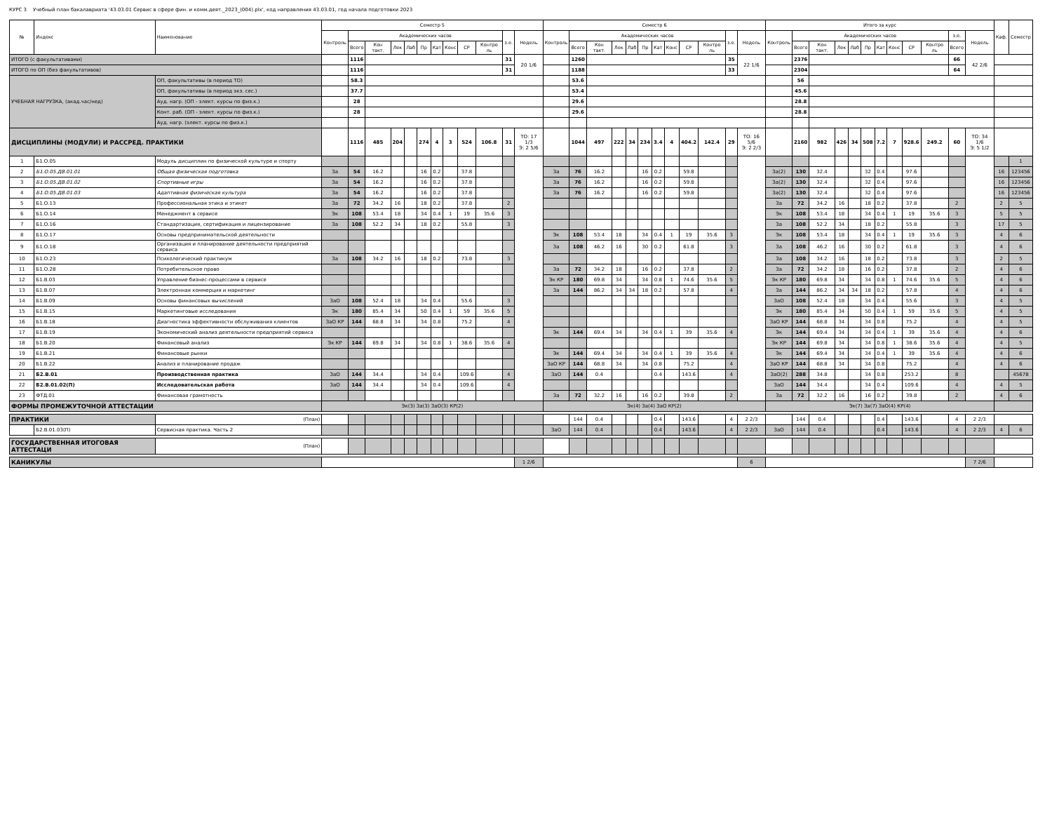КУРС 3 Учебный план бакалавриата '43.03.01 Сервис в сфере фин. и комм.деят._2023_(004).plx', код направления 43.03.01, год начала подготовки 2023
| № | Индекс | Наименование | Семестр 5 | | | | | | | | | | | | Семестр 6 | | | | | | | | | | | | Итого за курс | | | | | | | | | | | | Каф. | Семестр |
| --- | --- | --- | --- | --- | --- | --- | --- | --- | --- | --- | --- | --- | --- | --- | --- | --- | --- | --- | --- | --- | --- | --- | --- | --- | --- | --- | --- | --- | --- | --- | --- | --- | --- | --- | --- | --- | --- | --- | --- | --- |
| | | | Контроль | Академических часов | | | | | | | | | з.е. | Недель | Контроль | Академических часов | | | | | | | | | з.е. | Недель | Контроль | Академических часов | | | | | | | | | з.е. | Недель | | |
| | | | | Всего | Кон такт. | Лек | Лаб | Пр | Кат | Конс | СР | Контро ль | | | | Всего | Кон такт. | Лек | Лаб | Пр | Кат | Конс | СР | Контро ль | | | | Всего | Кон такт. | Лек | Лаб | Пр | Кат | Конс | СР | Контро ль | Всего | | | |
| ИТОГО (с факультативами) | | | | 1116 | | | | | | | | | 31 | 20 1/6 | | 1260 | | | | | | | | | 35 | 22 1/6 | | 2376 | | | | | | | | | 66 | 42 2/6 | | |
| ИТОГО по ОП (без факультативов) | | | | 1116 | | | | | | | | | 31 | | | 1188 | | | | | | | | | 33 | | | 2304 | | | | | | | | | 64 | | | |
| УЧЕБНАЯ НАГРУЗКА, (акад.час/нед) | | ОП, факультативы (в период ТО) | | 58.3 | | | | | | | | | | | | 53.6 | | | | | | | | | | | | 56 | | | | | | | | | | | | |
| | | ОП, факультативы (в период экз. сес.) | | 37.7 | | | | | | | | | | | | 53.4 | | | | | | | | | | | | 45.6 | | | | | | | | | | | | |
| | | Ауд. нагр. (ОП - элект. курсы по физ.к.) | | 28 | | | | | | | | | | | | 29.6 | | | | | | | | | | | | 28.8 | | | | | | | | | | | | |
| | | Конт. раб. (ОП - элект. курсы по физ.к.) | | 28 | | | | | | | | | | | | 29.6 | | | | | | | | | | | | 28.8 | | | | | | | | | | | | |
| | | Ауд. нагр. (элект. курсы по физ.к.) | | | | | | | | | | | | | | | | | | | | | | | | | | | | | | | | | | | | | | |
| ДИСЦИПЛИНЫ (МОДУЛИ) И РАССРЕД. ПРАКТИКИ | | | | 1116 | 485 | 204 | | 274 | 4 | 3 | 524 | 106.8 | 31 | ТО: 17 1/3 Э: 2 5/6 | | 1044 | 497 | 222 | 34 | 234 | 3.4 | 4 | 404.2 | 142.4 | 29 | ТО: 16 5/6 Э: 2 2/3 | | 2160 | 982 | 426 | 34 | 508 | 7.2 | 7 | 928.6 | 249.2 | 60 | ТО: 34 1/6 Э: 5 1/2 | | |
| 1 | Б1.О.05 | Модуль дисциплин по физической культуре и спорту | | | | | | | | | | | | | | | | | | | | | | | | | | | | | | | | | | | | | | 1 |
| 2 | Б1.О.05.ДВ.01.01 | Общая физическая подготовка | За | 54 | 16.2 | | | 16 | 0.2 | | 37.8 | | | | За | 76 | 16.2 | | | 16 | 0.2 | | 59.8 | | | | За(2) | 130 | 32.4 | | | 32 | 0.4 | | 97.6 | | | | 16 | 123456 |
| 3 | Б1.О.05.ДВ.01.02 | Спортивные игры | За | 54 | 16.2 | | | 16 | 0.2 | | 37.8 | | | | За | 76 | 16.2 | | | 16 | 0.2 | | 59.8 | | | | За(2) | 130 | 32.4 | | | 32 | 0.4 | | 97.6 | | | | 16 | 123456 |
| 4 | Б1.О.05.ДВ.01.03 | Адаптивная физическая культура | За | 54 | 16.2 | | | 16 | 0.2 | | 37.8 | | | | За | 76 | 16.2 | | | 16 | 0.2 | | 59.8 | | | | За(2) | 130 | 32.4 | | | 32 | 0.4 | | 97.6 | | | | 16 | 123456 |
| 5 | Б1.О.13 | Профессиональная этика и этикет | За | 72 | 34.2 | 16 | | 18 | 0.2 | | 37.8 | | 2 | | | | | | | | | | | | | | За | 72 | 34.2 | 16 | | 18 | 0.2 | | 37.8 | | 2 | | 2 | 5 |
| 6 | Б1.О.14 | Менеджмент в сервисе | Эк | 108 | 53.4 | 18 | | 34 | 0.4 | 1 | 19 | 35.6 | 3 | | | | | | | | | | | | | | Эк | 108 | 53.4 | 18 | | 34 | 0.4 | 1 | 19 | 35.6 | 3 | | 5 | 5 |
| 7 | Б1.О.16 | Стандартизация, сертификация и лицензирование | За | 108 | 52.2 | 34 | | 18 | 0.2 | | 55.8 | | 3 | | | | | | | | | | | | | | За | 108 | 52.2 | 34 | | 18 | 0.2 | | 55.8 | | 3 | | 17 | 5 |
| 8 | Б1.О.17 | Основы предпринимательской деятельности | | | | | | | | | | | | | Эк | 108 | 53.4 | 18 | | 34 | 0.4 | 1 | 19 | 35.6 | 3 | | Эк | 108 | 53.4 | 18 | | 34 | 0.4 | 1 | 19 | 35.6 | 3 | | 4 | 6 |
| 9 | Б1.О.18 | Организация и планирование деятельности предприятий сервиса | | | | | | | | | | | | | За | 108 | 46.2 | 16 | | 30 | 0.2 | | 61.8 | | 3 | | За | 108 | 46.2 | 16 | | 30 | 0.2 | | 61.8 | | 3 | | 4 | 6 |
| 10 | Б1.О.23 | Психологический практикум | За | 108 | 34.2 | 16 | | 18 | 0.2 | | 73.8 | | 3 | | | | | | | | | | | | | | За | 108 | 34.2 | 16 | | 18 | 0.2 | | 73.8 | | 3 | | 2 | 5 |
| 11 | Б1.О.28 | Потребительское право | | | | | | | | | | | | | За | 72 | 34.2 | 18 | | 16 | 0.2 | | 37.8 | | 2 | | За | 72 | 34.2 | 18 | | 16 | 0.2 | | 37.8 | | 2 | | 4 | 6 |
| 12 | Б1.В.03 | Управление бизнес-процессами в сервисе | | | | | | | | | | | | | Эк КР | 180 | 69.8 | 34 | | 34 | 0.8 | 1 | 74.6 | 35.6 | 5 | | Эк КР | 180 | 69.8 | 34 | | 34 | 0.8 | 1 | 74.6 | 35.6 | 5 | | 4 | 6 |
| 13 | Б1.В.07 | Электронная коммерция и маркетинг | | | | | | | | | | | | | За | 144 | 86.2 | 34 | 34 | 18 | 0.2 | | 57.8 | | 4 | | За | 144 | 86.2 | 34 | 34 | 18 | 0.2 | | 57.8 | | 4 | | 4 | 6 |
| 14 | Б1.В.09 | Основы финансовых вычислений | ЗаО | 108 | 52.4 | 18 | | 34 | 0.4 | | 55.6 | | 3 | | | | | | | | | | | | | | ЗаО | 108 | 52.4 | 18 | | 34 | 0.4 | | 55.6 | | 3 | | 4 | 5 |
| 15 | Б1.В.15 | Маркетинговые исследования | Эк | 180 | 85.4 | 34 | | 50 | 0.4 | 1 | 59 | 35.6 | 5 | | | | | | | | | | | | | | Эк | 180 | 85.4 | 34 | | 50 | 0.4 | 1 | 59 | 35.6 | 5 | | 4 | 5 |
| 16 | Б1.В.18 | Диагностика эффективности обслуживания клиентов | ЗаО КР | 144 | 68.8 | 34 | | 34 | 0.8 | | 75.2 | | 4 | | | | | | | | | | | | | | ЗаО КР | 144 | 68.8 | 34 | | 34 | 0.8 | | 75.2 | | 4 | | 4 | 5 |
| 17 | Б1.В.19 | Экономический анализ деятельности предприятий сервиса | | | | | | | | | | | | | Эк | 144 | 69.4 | 34 | | 34 | 0.4 | 1 | 39 | 35.6 | 4 | | Эк | 144 | 69.4 | 34 | | 34 | 0.4 | 1 | 39 | 35.6 | 4 | | 4 | 6 |
| 18 | Б1.В.20 | Финансовый анализ | Эк КР | 144 | 69.8 | 34 | | 34 | 0.8 | 1 | 38.6 | 35.6 | 4 | | | | | | | | | | | | | | Эк КР | 144 | 69.8 | 34 | | 34 | 0.8 | 1 | 38.6 | 35.6 | 4 | | 4 | 5 |
| 19 | Б1.В.21 | Финансовые рынки | | | | | | | | | | | | | Эк | 144 | 69.4 | 34 | | 34 | 0.4 | 1 | 39 | 35.6 | 4 | | Эк | 144 | 69.4 | 34 | | 34 | 0.4 | 1 | 39 | 35.6 | 4 | | 4 | 6 |
| 20 | Б1.В.22 | Анализ и планирование продаж | | | | | | | | | | | | | ЗаО КР | 144 | 68.8 | 34 | | 34 | 0.8 | | 75.2 | | 4 | | ЗаО КР | 144 | 68.8 | 34 | | 34 | 0.8 | | 75.2 | | 4 | | 4 | 6 |
| 21 | Б2.В.01 | Производственная практика | ЗаО | 144 | 34.4 | | | 34 | 0.4 | | 109.6 | | 4 | | ЗаО | 144 | 0.4 | | | | 0.4 | | 143.6 | | 4 | | ЗаО(2) | 288 | 34.8 | | | 34 | 0.8 | | 253.2 | | 8 | | | 45678 |
| 22 | Б2.В.01.02(П) | Исследовательская работа | ЗаО | 144 | 34.4 | | | 34 | 0.4 | | 109.6 | | 4 | | | | | | | | | | | | | | ЗаО | 144 | 34.4 | | | 34 | 0.4 | | 109.6 | | 4 | | 4 | 5 |
| 23 | ФТД.01 | Финансовая грамотность | | | | | | | | | | | | | За | 72 | 32.2 | 16 | | 16 | 0.2 | | 39.8 | | 2 | | За | 72 | 32.2 | 16 | | 16 | 0.2 | | 39.8 | | 2 | | 4 | 6 |
| ФОРМЫ ПРОМЕЖУТОЧНОЙ АТТЕСТАЦИИ | | | Эк(3) За(3) ЗаО(3) КР(2) | | | | | | | | | | | | Эк(4) За(4) ЗаО КР(2) | | | | | | | | | | | | Эк(7) За(7) ЗаО(4) КР(4) | | | | | | | | | | | | | |
| ПРАКТИКИ | | (План) | | | | | | | | | | | | | | 144 | 0.4 | | | | 0.4 | | 143.6 | | 4 | 2 2/3 | | 144 | 0.4 | | | | 0.4 | | 143.6 | | 4 | 2 2/3 | | |
| | Б2.В.01.03(П) | Сервисная практика. Часть 2 | | | | | | | | | | | | | ЗаО | 144 | 0.4 | | | | 0.4 | | 143.6 | | 4 | 2 2/3 | ЗаО | 144 | 0.4 | | | | 0.4 | | 143.6 | | 4 | 2 2/3 | 4 | 6 |
| ГОСУДАРСТВЕННАЯ ИТОГОВАЯ АТТЕСТАЦИ | | (План) | | | | | | | | | | | | | | | | | | | | | | | | | | | | | | | | | | | | | | |
| КАНИКУЛЫ | | | | | | | | | | | | | | 1 2/6 | | | | | | | | | | | | 6 | | | | | | | | | | | | 7 2/6 | | |